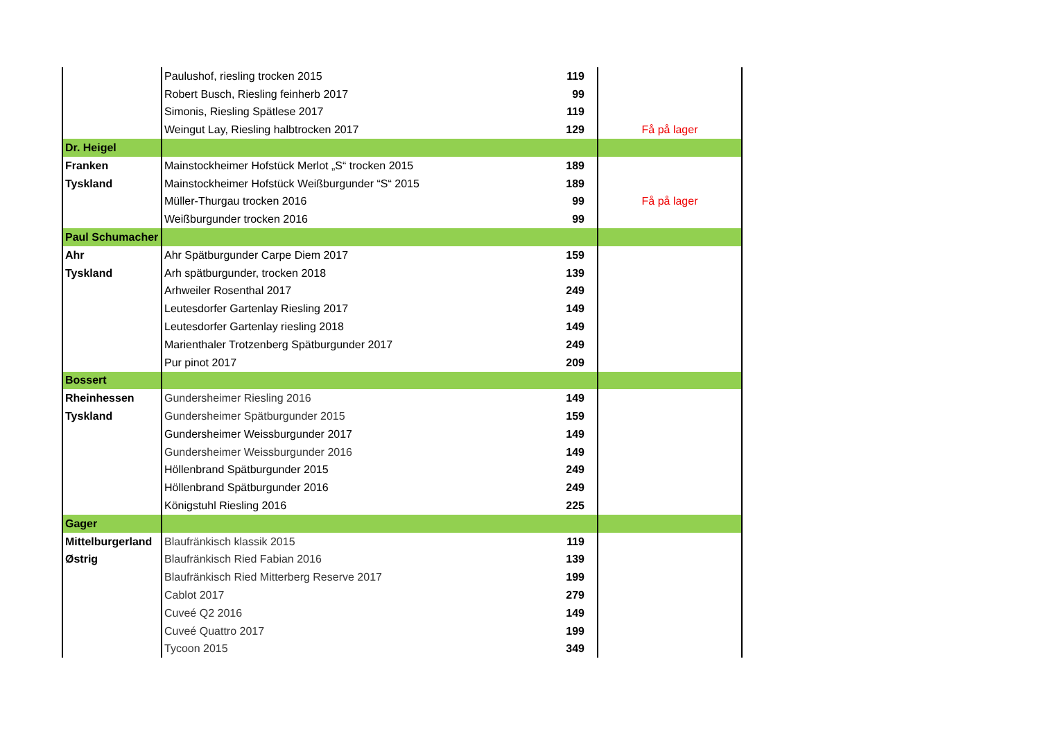| | Paulushof, riesling trocken 2015 | 119 | |
| | Robert Busch, Riesling feinherb 2017 | 99 | |
| | Simonis, Riesling Spätlese 2017 | 119 | |
| | Weingut Lay, Riesling halbtrocken 2017 | 129 | Få på lager |
| Dr. Heigel | | | |
| Franken | Mainstockheimer Hofstück Merlot „S“ trocken 2015 | 189 | |
| Tyskland | Mainstockheimer Hofstück Weißburgunder “S“ 2015 | 189 | |
| | Müller-Thurgau trocken 2016 | 99 | Få på lager |
| | Weißburgunder trocken 2016 | 99 | |
| Paul Schumacher | | | |
| Ahr | Ahr Spätburgunder Carpe Diem 2017 | 159 | |
| Tyskland | Arh spätburgunder, trocken 2018 | 139 | |
| | Arhweiler Rosenthal 2017 | 249 | |
| | Leutesdorfer Gartenlay Riesling 2017 | 149 | |
| | Leutesdorfer Gartenlay riesling 2018 | 149 | |
| | Marienthaler Trotzenberg Spätburgunder 2017 | 249 | |
| | Pur pinot 2017 | 209 | |
| Bossert | | | |
| Rheinhessen | Gundersheimer Riesling 2016 | 149 | |
| Tyskland | Gundersheimer Spätburgunder 2015 | 159 | |
| | Gundersheimer Weissburgunder 2017 | 149 | |
| | Gundersheimer Weissburgunder 2016 | 149 | |
| | Höllenbrand Spätburgunder 2015 | 249 | |
| | Höllenbrand Spätburgunder 2016 | 249 | |
| | Königstuhl Riesling 2016 | 225 | |
| Gager | | | |
| Mittelburgerland | Blaufränkisch klassik 2015 | 119 | |
| Østrig | Blaufränkisch Ried Fabian 2016 | 139 | |
| | Blaufränkisch Ried Mitterberg Reserve 2017 | 199 | |
| | Cablot 2017 | 279 | |
| | Cuveé Q2 2016 | 149 | |
| | Cuveé Quattro 2017 | 199 | |
| | Tycoon 2015 | 349 | |